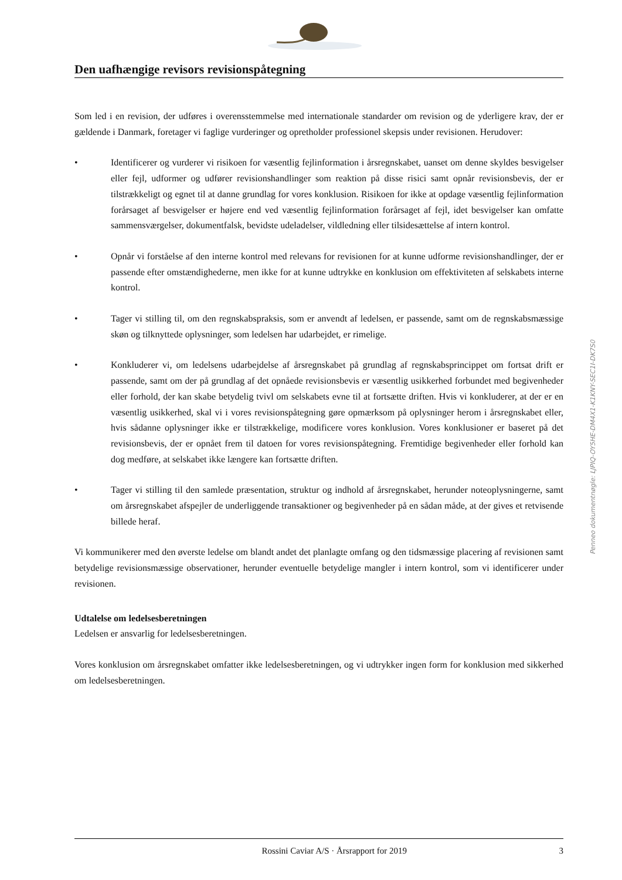Den uafhængige revisors revisionspåtegning
Som led i en revision, der udføres i overensstemmelse med internationale standarder om revision og de yderligere krav, der er gældende i Danmark, foretager vi faglige vurderinger og opretholder professionel skepsis under revisionen. Herudover:
• Identificerer og vurderer vi risikoen for væsentlig fejlinformation i årsregnskabet, uanset om denne skyldes besvigelser eller fejl, udformer og udfører revisionshandlinger som reaktion på disse risici samt opnår revisionsbevis, der er tilstrækkeligt og egnet til at danne grundlag for vores konklusion. Risikoen for ikke at opdage væsentlig fejlinformation forårsaget af besvigelser er højere end ved væsentlig fejlinformation forårsaget af fejl, idet besvigelser kan omfatte sammensværgelser, dokumentfalsk, bevidste udeladelser, vildledning eller tilsidesættelse af intern kontrol.
• Opnår vi forståelse af den interne kontrol med relevans for revisionen for at kunne udforme revisionshandlinger, der er passende efter omstændighederne, men ikke for at kunne udtrykke en konklusion om effektiviteten af selskabets interne kontrol.
• Tager vi stilling til, om den regnskabspraksis, som er anvendt af ledelsen, er passende, samt om de regnskabsmæssige skøn og tilknyttede oplysninger, som ledelsen har udarbejdet, er rimelige.
• Konkluderer vi, om ledelsens udarbejdelse af årsregnskabet på grundlag af regnskabsprincippet om fortsat drift er passende, samt om der på grundlag af det opnåede revisionsbevis er væsentlig usikkerhed forbundet med begivenheder eller forhold, der kan skabe betydelig tvivl om selskabets evne til at fortsætte driften. Hvis vi konkluderer, at der er en væsentlig usikkerhed, skal vi i vores revisionspåtegning gøre opmærksom på oplysninger herom i årsregnskabet eller, hvis sådanne oplysninger ikke er tilstrækkelige, modificere vores konklusion. Vores konklusioner er baseret på det revisionsbevis, der er opnået frem til datoen for vores revisionspåtegning. Fremtidige begivenheder eller forhold kan dog medføre, at selskabet ikke længere kan fortsætte driften.
• Tager vi stilling til den samlede præsentation, struktur og indhold af årsregnskabet, herunder noteoplysningerne, samt om årsregnskabet afspejler de underliggende transaktioner og begivenheder på en sådan måde, at der gives et retvisende billede heraf.
Vi kommunikerer med den øverste ledelse om blandt andet det planlagte omfang og den tidsmæssige placering af revisionen samt betydelige revisionsmæssige observationer, herunder eventuelle betydelige mangler i intern kontrol, som vi identificerer under revisionen.
Udtalelse om ledelsesberetningen
Ledelsen er ansvarlig for ledelsesberetningen.
Vores konklusion om årsregnskabet omfatter ikke ledelsesberetningen, og vi udtrykker ingen form for konklusion med sikkerhed om ledelsesberetningen.
Rossini Caviar A/S · Årsrapport for 2019 3
Penneo dokumentnøgle: LJPIQ-OY5HE-DM4X1-K1KNY-SEC1I-DK7S0